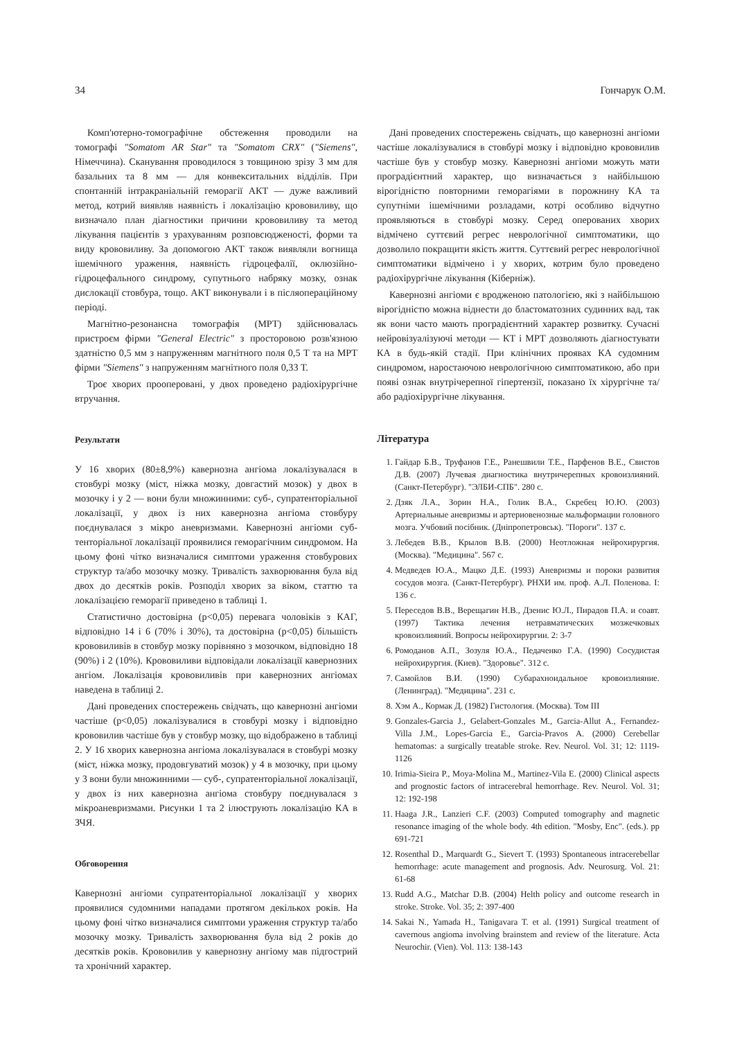34 Гончарук О.М.
Комп'ютерно-томографічне обстеження проводили на томографі "Somatom AR Star" та "Somatom CRX" ("Siemens", Німеччина). Сканування проводилося з товщиною зрізу 3 мм для базальних та 8 мм — для конвекситальних відділів. При спонтанній інтракраніальній геморагії АКТ — дуже важливий метод, котрий виявляв наявність і локалізацію крововиливу, що визначало план діагностики причини крововиливу та метод лікування пацієнтів з урахуванням розповсюдженості, форми та виду крововиливу. За допомогою АКТ також виявляли вогнища ішемічного ураження, наявність гідроцефалії, оклюзійно-гідроцефального синдрому, супутнього набряку мозку, ознак дислокації стовбура, тощо. АКТ виконували і в післяопераційному періоді.
Магнітно-резонансна томографія (МРТ) здійснювалась пристроєм фірми "General Electric" з просторовою розв'язною здатністю 0,5 мм з напруженням магнітного поля 0,5 Т та на МРТ фірми "Siemens" з напруженням магнітного поля 0,33 Т.
Троє хворих прооперовані, у двох проведено радіохірургічне втручання.
Результати
У 16 хворих (80±8,9%) кавернозна ангіома локалізувалася в стовбурі мозку (міст, ніжка мозку, довгастий мозок) у двох в мозочку і у 2 — вони були множинними: суб-, супратенторіальної локалізації, у двох із них кавернозна ангіома стовбуру поєднувалася з мікро аневризмами. Кавернозні ангіоми суб- тенторіальної локалізації проявилися геморагічним синдромом. На цьому фоні чітко визначалися симптоми ураження стовбурових структур та/або мозочку мозку. Тривалість захворювання була від двох до десятків років. Розподіл хворих за віком, статтю та локалізацією геморагії приведено в таблиці 1.
Статистично достовірна (p<0,05) перевага чоловіків з КАГ, відповідно 14 і 6 (70% і 30%), та достовірна (p<0,05) більшість крововиливів в стовбур мозку порівняно з мозочком, відповідно 18 (90%) і 2 (10%). Крововиливи відповідали локалізації кавернозних ангіом. Локалізація крововиливів при кавернозних ангіомах наведена в таблиці 2.
Дані проведених спостережень свідчать, що кавернозні ангіоми частіше (p<0,05) локалізувалися в стовбурі мозку і відповідно крововилив частіше був у стовбур мозку, що відображено в таблиці 2. У 16 хворих кавернозна ангіома локалізувалася в стовбурі мозку (міст, ніжка мозку, продовгуватий мозок) у 4 в мозочку, при цьому у 3 вони були множинними — суб-, супратенторіальної локалізації, у двох із них кавернозна ангіома стовбуру поєднувалася з мікроаневризмами. Рисунки 1 та 2 ілюструють локалізацію КА в ЗЧЯ.
Обговорення
Кавернозні ангіоми супратенторіальної локалізації у хворих проявилися судомними нападами протягом декількох років. На цьому фоні чітко визначалися симптоми ураження структур та/або мозочку мозку. Тривалість захворювання була від 2 років до десятків років. Крововилив у кавернозну ангіому мав підгострий та хронічний характер.
Дані проведених спостережень свідчать, що кавернозні ангіоми частіше локалізувалися в стовбурі мозку і відповідно крововилив частіше був у стовбур мозку. Кавернозні ангіоми можуть мати проградієнтний характер, що визначається з найбільшою вірогідністю повторними геморагіями в порожнину КА та супутніми ішемічними розладами, котрі особливо відчутно проявляються в стовбурі мозку. Серед оперованих хворих відмічено суттєвий регрес неврологічної симптоматики, що дозволило покращити якість життя. Суттєвий регрес неврологічної симптоматики відмічено і у хворих, котрим було проведено радіохірургічне лікування (Кіберніж).
Кавернозні ангіоми є вродженою патологією, які з найбільшою вірогідністю можна віднести до бластоматозних судинних вад, так як вони часто мають проградієнтний характер розвитку. Сучасні нейровізуалізуючі методи — КТ і МРТ дозволяють діагностувати КА в будь-якій стадії. При клінічних проявах КА судомним синдромом, наростаючою неврологічною симптоматикою, або при появі ознак внутрічерепної гіпертензії, показано їх хірургічне та/або радіохірургічне лікування.
Література
1. Гайдар Б.В., Труфанов Г.Е., Ранешвили Т.Е., Парфенов В.Е., Свистов Д.В. (2007) Лучевая диагностика внутричерепных кровоизлияний. (Санкт-Петербург). "ЭЛБИ-СПБ". 280 с.
2. Дзяк Л.А., Зорин Н.А., Голик В.А., Скребец Ю.Ю. (2003) Артериальные аневризмы и артериовенозные мальформации головного мозга. Учбовий посібник. (Дніпропетровськ). "Пороги". 137 с.
3. Лебедев В.В., Крылов В.В. (2000) Неотложная нейрохирургия. (Москва). "Медицина". 567 с.
4. Медведев Ю.А., Мацко Д.Е. (1993) Аневризмы и пороки развития сосудов мозга. (Санкт-Петербург). РНХИ им. проф. А.Л. Поленова. I: 136 с.
5. Переседов В.В., Верещагин Н.В., Дзенис Ю.Л., Пирадов П.А. и соавт. (1997) Тактика лечения нетравматических мозжечковых кровоизлияний. Вопросы нейрохирургии. 2: 3-7
6. Ромоданов А.П., Зозуля Ю.А., Педаченко Г.А. (1990) Сосудистая нейрохирургия. (Киев). "Здоровье". 312 с.
7. Самойлов В.И. (1990) Субарахноидальное кровоизлияние. (Ленинград). "Медицина". 231 с.
8. Хэм А., Кормак Д. (1982) Гистология. (Москва). Том III
9. Gonzales-Garcia J., Gelabert-Gonzales M., Garcia-Allut A., Fernandez-Villa J.M., Lopes-Garcia E., Garcia-Pravos A. (2000) Cerebellar hematomas: a surgically treatable stroke. Rev. Neurol. Vol. 31; 12: 1119-1126
10. Irimia-Sieira P., Moya-Molina M., Martinez-Vila E. (2000) Clinical aspects and prognostic factors of intracerebral hemorrhage. Rev. Neurol. Vol. 31; 12: 192-198
11. Haaga J.R., Lanzieri C.F. (2003) Computed tomography and magnetic resonance imaging of the whole body. 4th edition. "Mosby, Enc". (eds.). pp 691-721
12. Rosenthal D., Marquardt G., Sievert T. (1993) Spontaneous intracerebellar hemorrhage: acute management and prognosis. Adv. Neurosurg. Vol. 21: 61-68
13. Rudd A.G., Matchar D.B. (2004) Helth policy and outcome research in stroke. Stroke. Vol. 35; 2: 397-400
14. Sakai N., Yamada H., Tanigavara T. et al. (1991) Surgical treatment of cavernous angioma involving brainstem and review of the literature. Acta Neurochir. (Vien). Vol. 113: 138-143